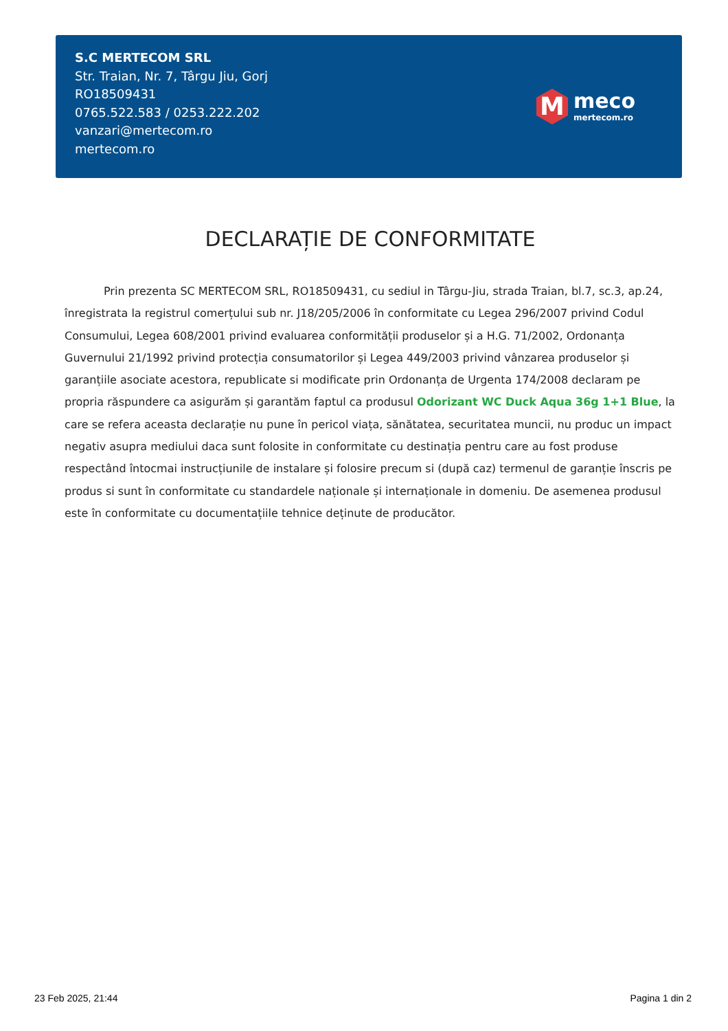S.C MERTECOM SRL
Str. Traian, Nr. 7, Târgu Jiu, Gorj
RO18509431
0765.522.583 / 0253.222.202
vanzari@mertecom.ro
mertecom.ro
M
meco
mertecom.ro
DECLARAȚIE DE CONFORMITATE
Prin prezenta SC MERTECOM SRL, RO18509431, cu sediul in Târgu-Jiu, strada Traian, bl.7, sc.3, ap.24, înregistrata la registrul comerțului sub nr. J18/205/2006 în conformitate cu Legea 296/2007 privind Codul Consumului, Legea 608/2001 privind evaluarea conformității produselor și a H.G. 71/2002, Ordonanța Guvernului 21/1992 privind protecția consumatorilor și Legea 449/2003 privind vânzarea produselor și garanțiile asociate acestora, republicate si modificate prin Ordonanța de Urgenta 174/2008 declaram pe propria răspundere ca asigurăm și garantăm faptul ca produsul Odorizant WC Duck Aqua 36g 1+1 Blue, la care se refera aceasta declarație nu pune în pericol viața, sănătatea, securitatea muncii, nu produc un impact negativ asupra mediului daca sunt folosite in conformitate cu destinația pentru care au fost produse respectând întocmai instrucțiunile de instalare și folosire precum si (după caz) termenul de garanție înscris pe produs si sunt în conformitate cu standardele naționale și internaționale in domeniu. De asemenea produsul este în conformitate cu documentațiile tehnice deținute de producător.
23 Feb 2025, 21:44 Pagina 1 din 2